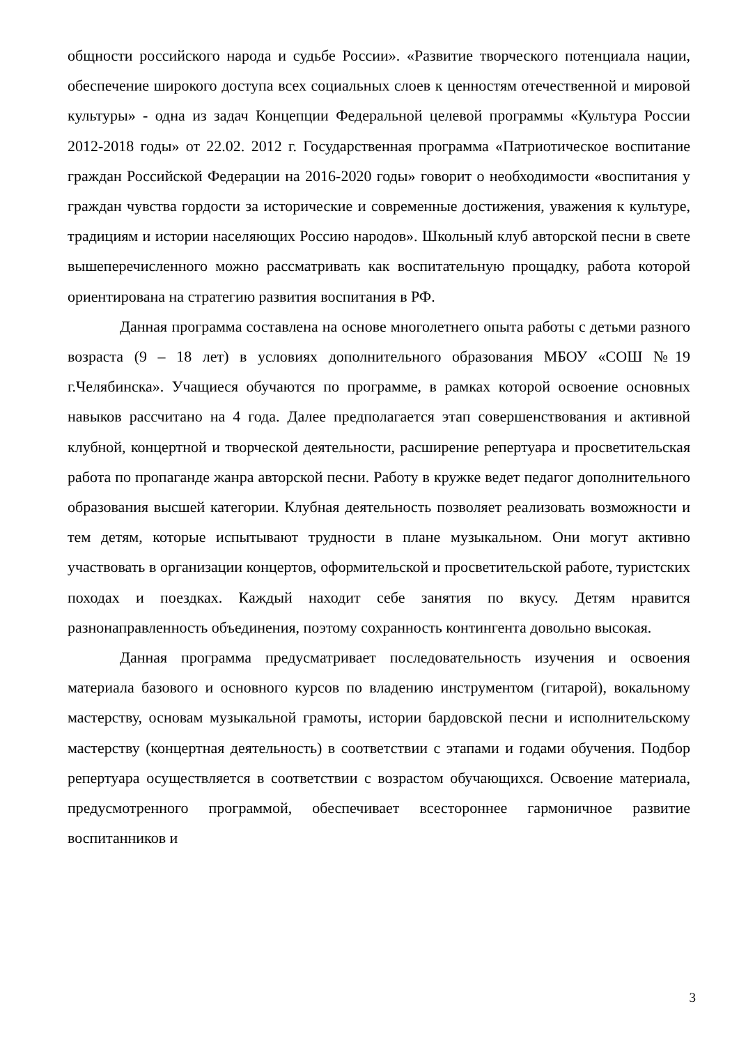общности российского народа и судьбе России». «Развитие творческого потенциала нации, обеспечение широкого доступа всех социальных слоев к ценностям отечественной и мировой культуры» - одна из задач Концепции Федеральной целевой программы «Культура России 2012-2018 годы» от 22.02. 2012 г. Государственная программа «Патриотическое воспитание граждан Российской Федерации на 2016-2020 годы» говорит о необходимости «воспитания у граждан чувства гордости за исторические и современные достижения, уважения к культуре, традициям и истории населяющих Россию народов». Школьный клуб авторской песни в свете вышеперечисленного можно рассматривать как воспитательную прощадку, работа которой ориентирована на стратегию развития воспитания в РФ.
Данная программа составлена на основе многолетнего опыта работы с детьми разного возраста (9 – 18 лет) в условиях дополнительного образования МБОУ «СОШ №19 г.Челябинска». Учащиеся обучаются по программе, в рамках которой освоение основных навыков рассчитано на 4 года. Далее предполагается этап совершенствования и активной клубной, концертной и творческой деятельности, расширение репертуара и просветительская работа по пропаганде жанра авторской песни. Работу в кружке ведет педагог дополнительного образования высшей категории. Клубная деятельность позволяет реализовать возможности и тем детям, которые испытывают трудности в плане музыкальном. Они могут активно участвовать в организации концертов, оформительской и просветительской работе, туристских походах и поездках. Каждый находит себе занятия по вкусу. Детям нравится разнонаправленность объединения, поэтому сохранность контингента довольно высокая.
Данная программа предусматривает последовательность изучения и освоения материала базового и основного курсов по владению инструментом (гитарой), вокальному мастерству, основам музыкальной грамоты, истории бардовской песни и исполнительскому мастерству (концертная деятельность) в соответствии с этапами и годами обучения. Подбор репертуара осуществляется в соответствии с возрастом обучающихся. Освоение материала, предусмотренного программой, обеспечивает всестороннее гармоничное развитие воспитанников и
3